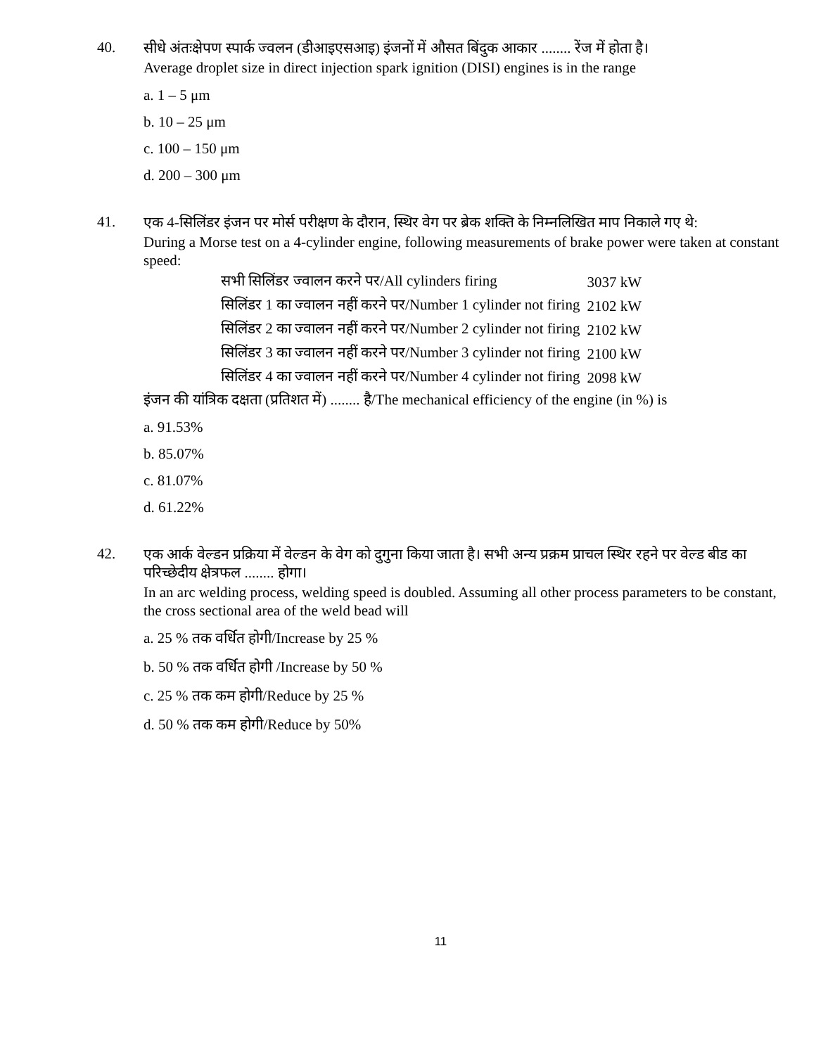40.
सीधे अंतःक्षेपण स्पार्क ज्वलन (डीआइएसआइ) इंजनों में औसत बिंदुक आकार ........ रेंज में होता है।
Average droplet size in direct injection spark ignition (DISI) engines is in the range
a. 1 – 5 μm
b. 10 – 25 μm
c. 100 – 150 μm
d. 200 – 300 μm
41.
एक 4-सिलिंडर इंजन पर मोर्स परीक्षण के दौरान, स्थिर वेग पर ब्रेक शक्ति के निम्नलिखित माप निकाले गए थे:
During a Morse test on a 4-cylinder engine, following measurements of brake power were taken at constant speed:
| सभी सिलिंडर ज्वालन करने पर/All cylinders firing | 3037 kW |
| सिलिंडर 1 का ज्वालन नहीं करने पर/Number 1 cylinder not firing | 2102 kW |
| सिलिंडर 2 का ज्वालन नहीं करने पर/Number 2 cylinder not firing | 2102 kW |
| सिलिंडर 3 का ज्वालन नहीं करने पर/Number 3 cylinder not firing | 2100 kW |
| सिलिंडर 4 का ज्वालन नहीं करने पर/Number 4 cylinder not firing | 2098 kW |
इंजन की यांत्रिक दक्षता (प्रतिशत में) ........ है/The mechanical efficiency of the engine (in %) is
a. 91.53%
b. 85.07%
c. 81.07%
d. 61.22%
42.
एक आर्क वेल्डन प्रक्रिया में वेल्डन के वेग को दुगुना किया जाता है। सभी अन्य प्रक्रम प्राचल स्थिर रहने पर वेल्ड बीड का परिच्छेदीय क्षेत्रफल ........ होगा।
In an arc welding process, welding speed is doubled. Assuming all other process parameters to be constant, the cross sectional area of the weld bead will
a. 25 % तक वर्धित होगी/Increase by 25 %
b. 50 % तक वर्धित होगी /Increase by 50 %
c. 25 % तक कम होगी/Reduce by 25 %
d. 50 % तक कम होगी/Reduce by 50%
11